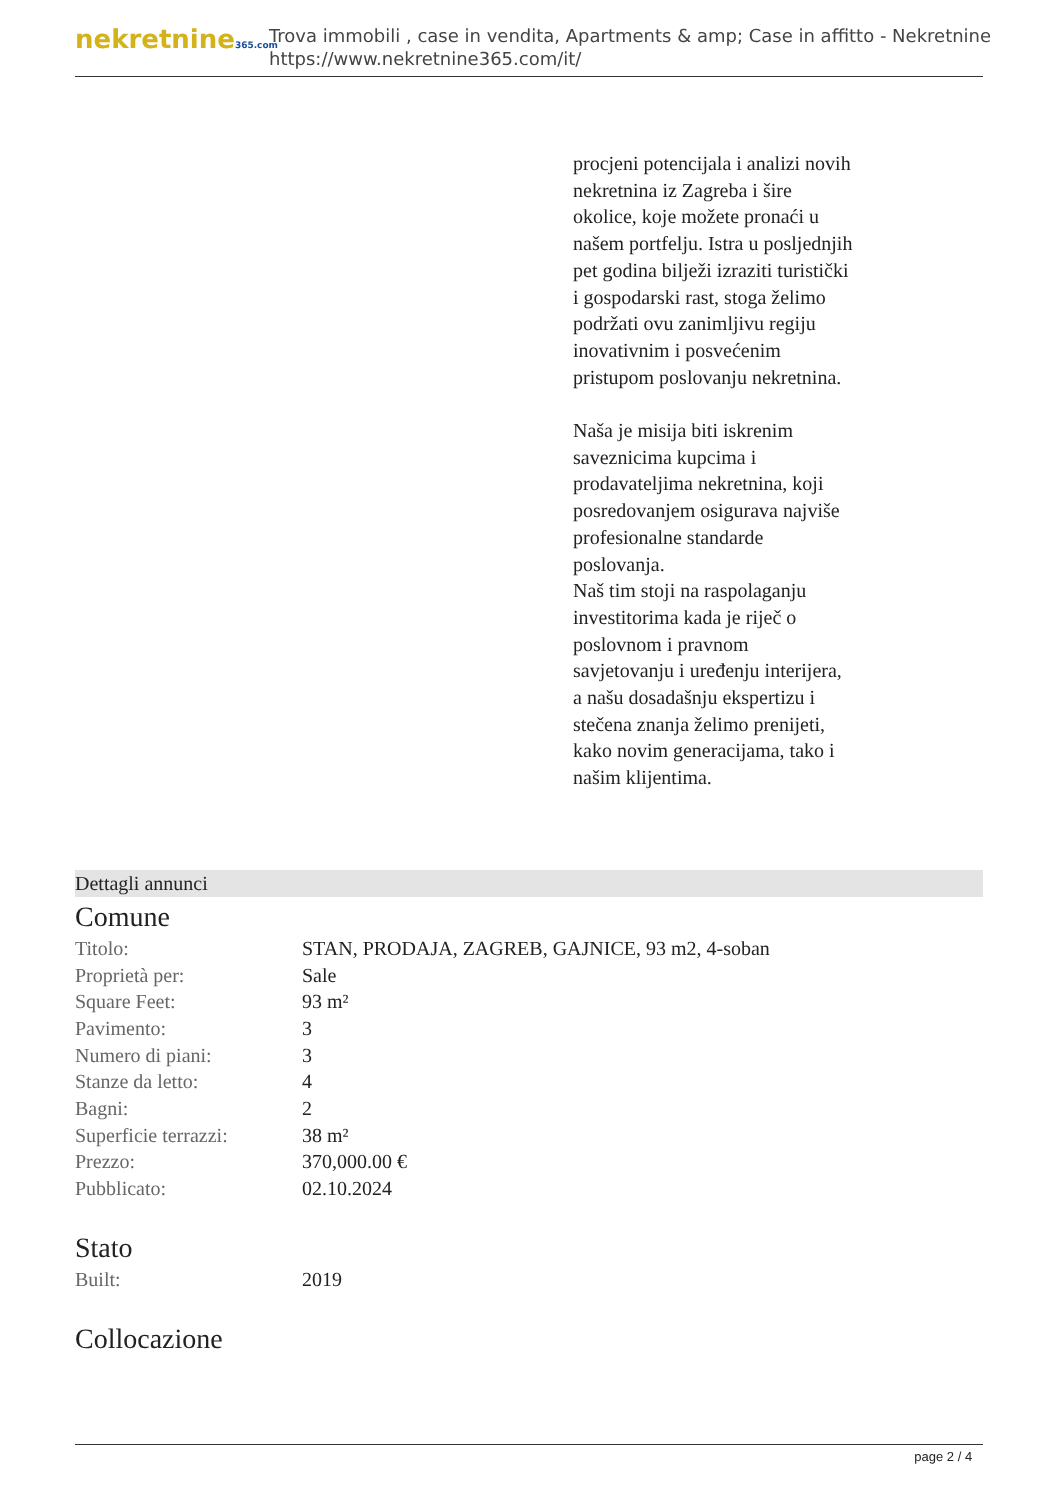nekretnine365.com
Trova immobili , case in vendita, Apartments & amp; Case in affitto - Nekretnine
https://www.nekretnine365.com/it/
procjeni potencijala i analizi novih nekretnina iz Zagreba i šire okolice, koje možete pronaći u našem portfelju. Istra u posljednjih pet godina bilježi izraziti turistički i gospodarski rast, stoga želimo podržati ovu zanimljivu regiju inovativnim i posvećenim pristupom poslovanju nekretnina.
Naša je misija biti iskrenim saveznicima kupcima i prodavateljima nekretnina, koji posredovanjem osigurava najviše profesionalne standarde poslovanja.
Naš tim stoji na raspolaganju investitorima kada je riječ o poslovnom i pravnom savjetovanju i uređenju interijera, a našu dosadašnju ekspertizu i stečena znanja želimo prenijeti, kako novim generacijama, tako i našim klijentima.
Dettagli annunci
Comune
| Titolo: | STAN, PRODAJA, ZAGREB, GAJNICE, 93 m2, 4-soban |
| Proprietà per: | Sale |
| Square Feet: | 93 m² |
| Pavimento: | 3 |
| Numero di piani: | 3 |
| Stanze da letto: | 4 |
| Bagni: | 2 |
| Superficie terrazzi: | 38 m² |
| Prezzo: | 370,000.00 € |
| Pubblicato: | 02.10.2024 |
Stato
| Built: | 2019 |
Collocazione
page 2 / 4